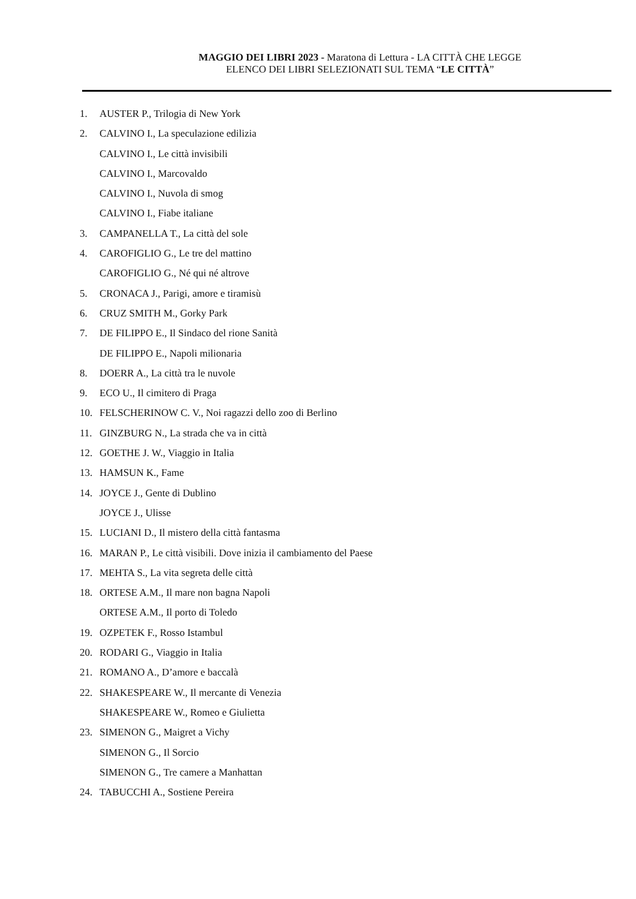MAGGIO DEI LIBRI 2023 - Maratona di Lettura - LA CITTÀ CHE LEGGE
ELENCO DEI LIBRI SELEZIONATI SUL TEMA “LE CITTÀ”
1. AUSTER P., Trilogia di New York
2. CALVINO I., La speculazione edilizia
CALVINO I., Le città invisibili
CALVINO I., Marcovaldo
CALVINO I., Nuvola di smog
CALVINO I., Fiabe italiane
3. CAMPANELLA T., La città del sole
4. CAROFIGLIO G., Le tre del mattino
CAROFIGLIO G., Né qui né altrove
5. CRONACA J., Parigi, amore e tiramisù
6. CRUZ SMITH M., Gorky Park
7. DE FILIPPO E., Il Sindaco del rione Sanità
DE FILIPPO E., Napoli milionaria
8. DOERR A., La città tra le nuvole
9. ECO U., Il cimitero di Praga
10. FELSCHERINOW C. V., Noi ragazzi dello zoo di Berlino
11. GINZBURG N., La strada che va in città
12. GOETHE J. W., Viaggio in Italia
13. HAMSUN K., Fame
14. JOYCE J., Gente di Dublino
JOYCE J., Ulisse
15. LUCIANI D., Il mistero della città fantasma
16. MARAN P., Le città visibili. Dove inizia il cambiamento del Paese
17. MEHTA S., La vita segreta delle città
18. ORTESE A.M., Il mare non bagna Napoli
ORTESE A.M., Il porto di Toledo
19. OZPETEK F., Rosso Istambul
20. RODARI G., Viaggio in Italia
21. ROMANO A., D’amore e baccalà
22. SHAKESPEARE W., Il mercante di Venezia
SHAKESPEARE W., Romeo e Giulietta
23. SIMENON G., Maigret a Vichy
SIMENON G., Il Sorcio
SIMENON G., Tre camere a Manhattan
24. TABUCCHI A., Sostiene Pereira